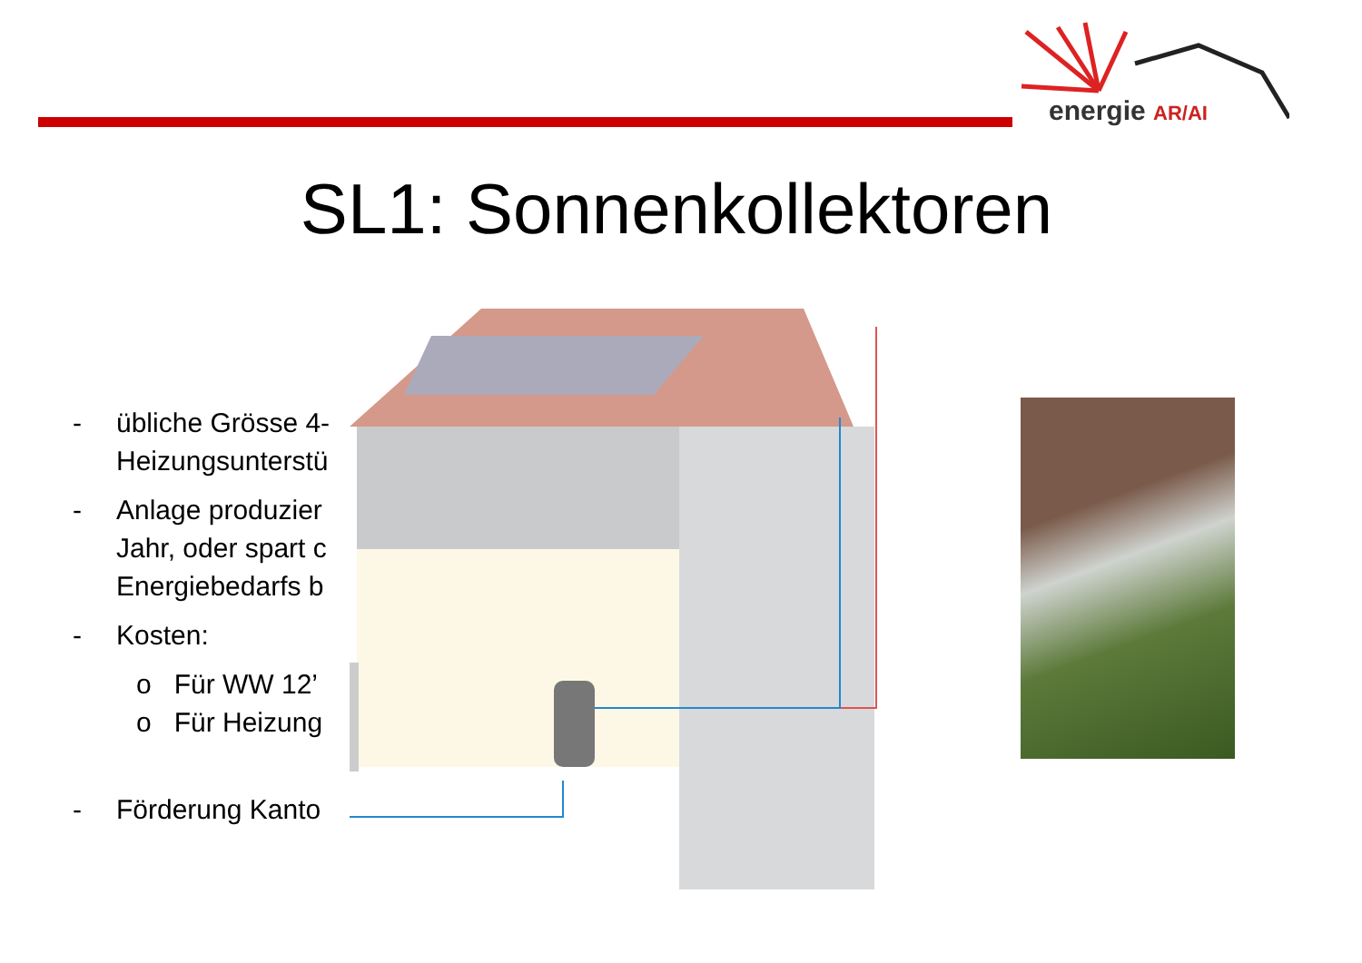energie AR/AI
SL1: Sonnenkollektoren
- übliche Grösse 4-
Heizungsunterstü
- Anlage produzier
Jahr, oder spart c
Energiebedarfs b
- Kosten:
o Für WW 12’
o Für Heizung
- Förderung Kanto